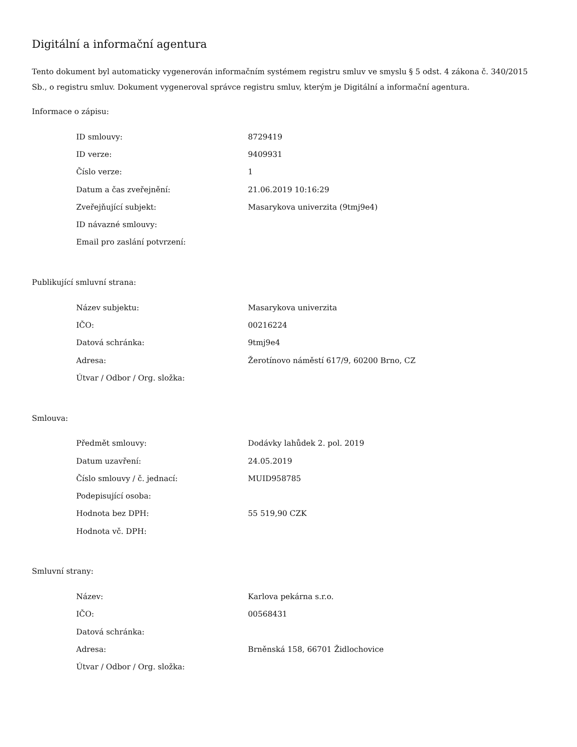Digitální a informační agentura
Tento dokument byl automaticky vygenerován informačním systémem registru smluv ve smyslu § 5 odst. 4 zákona č. 340/2015 Sb., o registru smluv. Dokument vygeneroval správce registru smluv, kterým je Digitální a informační agentura.
Informace o zápisu:
| ID smlouvy: | 8729419 |
| ID verze: | 9409931 |
| Číslo verze: | 1 |
| Datum a čas zveřejnění: | 21.06.2019 10:16:29 |
| Zveřejňující subjekt: | Masarykova univerzita (9tmj9e4) |
| ID návazné smlouvy: | |
| Email pro zaslání potvrzení: | |
Publikující smluvní strana:
| Název subjektu: | Masarykova univerzita |
| IČO: | 00216224 |
| Datová schránka: | 9tmj9e4 |
| Adresa: | Žerotínovo náměstí 617/9, 60200 Brno, CZ |
| Útvar / Odbor / Org. složka: | |
Smlouva:
| Předmět smlouvy: | Dodávky lahůdek 2. pol. 2019 |
| Datum uzavření: | 24.05.2019 |
| Číslo smlouvy / č. jednací: | MUID958785 |
| Podepisující osoba: | |
| Hodnota bez DPH: | 55 519,90 CZK |
| Hodnota vč. DPH: | |
Smluvní strany:
| Název: | Karlova pekárna s.r.o. |
| IČO: | 00568431 |
| Datová schránka: | |
| Adresa: | Brněnská 158, 66701 Židlochovice |
| Útvar / Odbor / Org. složka: | |